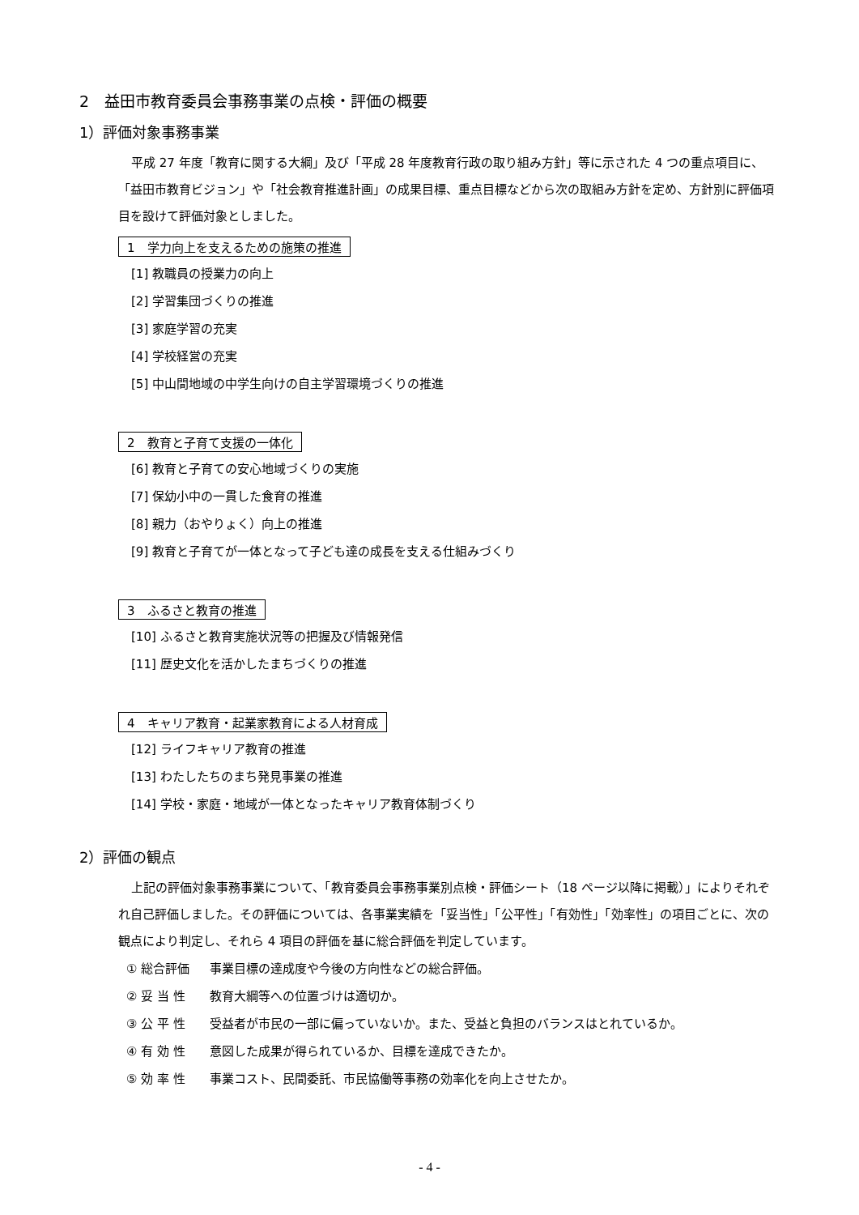2　益田市教育委員会事務事業の点検・評価の概要
1）評価対象事務事業
平成 27 年度「教育に関する大綱」及び「平成 28 年度教育行政の取り組み方針」等に示された 4 つの重点項目に、
「益田市教育ビジョン」や「社会教育推進計画」の成果目標、重点目標などから次の取組み方針を定め、方針別に評価項目を設けて評価対象としました。
1　学力向上を支えるための施策の推進
[1] 教職員の授業力の向上
[2] 学習集団づくりの推進
[3] 家庭学習の充実
[4] 学校経営の充実
[5] 中山間地域の中学生向けの自主学習環境づくりの推進
2　教育と子育て支援の一体化
[6] 教育と子育ての安心地域づくりの実施
[7] 保幼小中の一貫した食育の推進
[8] 親力（おやりょく）向上の推進
[9] 教育と子育てが一体となって子ども達の成長を支える仕組みづくり
3　ふるさと教育の推進
[10] ふるさと教育実施状況等の把握及び情報発信
[11] 歴史文化を活かしたまちづくりの推進
4　キャリア教育・起業家教育による人材育成
[12] ライフキャリア教育の推進
[13] わたしたちのまち発見事業の推進
[14] 学校・家庭・地域が一体となったキャリア教育体制づくり
2）評価の観点
上記の評価対象事務事業について、「教育委員会事務事業別点検・評価シート（18 ページ以降に掲載）」によりそれぞれ自己評価しました。その評価については、各事業実績を「妥当性」「公平性」「有効性」「効率性」の項目ごとに、次の観点により判定し、それら 4 項目の評価を基に総合評価を判定しています。
① 総合評価 事業目標の達成度や今後の方向性などの総合評価。
② 妥 当 性 教育大綱等への位置づけは適切か。
③ 公 平 性 受益者が市民の一部に偏っていないか。また、受益と負担のバランスはとれているか。
④ 有 効 性 意図した成果が得られているか、目標を達成できたか。
⑤ 効 率 性 事業コスト、民間委託、市民協働等事務の効率化を向上させたか。
- 4 -